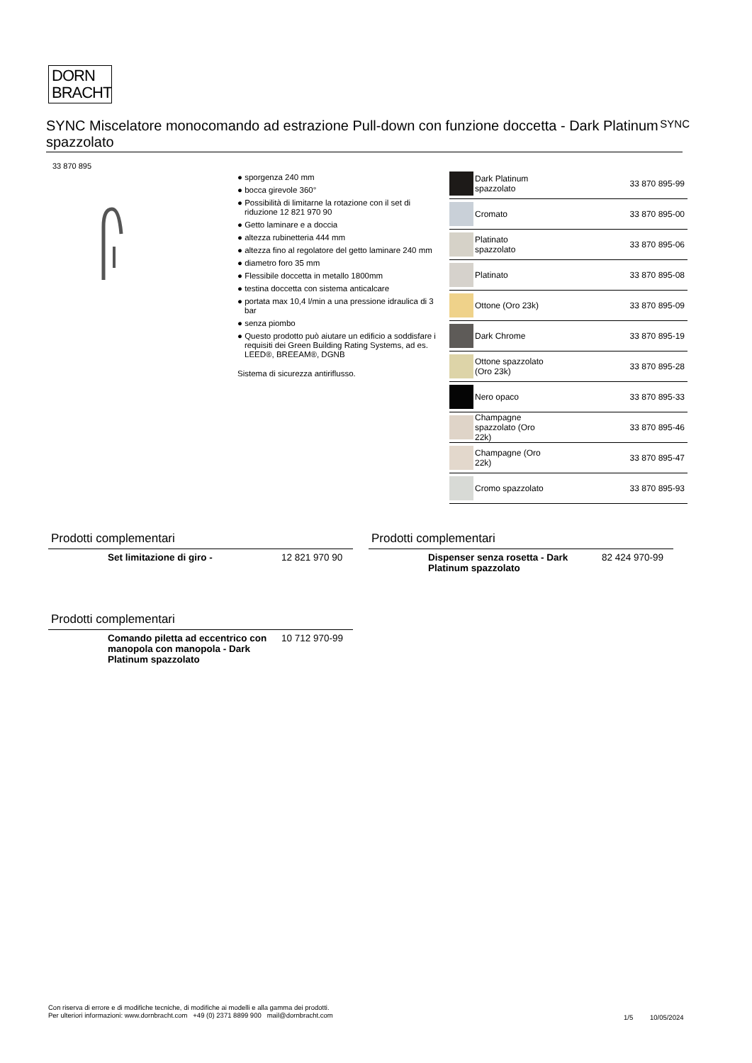DORN
BRACHT
SYNC Miscelatore monocomando ad estrazione Pull-down con funzione doccetta - Dark Platinum spazzolato
SYNC
33 870 895
● sporgenza 240 mm
● bocca girevole 360°
● Possibilità di limitarne la rotazione con il set di riduzione 12 821 970 90
● Getto laminare e a doccia
● altezza rubinetteria 444 mm
● altezza fino al regolatore del getto laminare 240 mm
● diametro foro 35 mm
● Flessibile doccetta in metallo 1800mm
● testina doccetta con sistema anticalcare
● portata max 10,4 l/min a una pressione idraulica di 3 bar
● senza piombo
● Questo prodotto può aiutare un edificio a soddisfare i requisiti dei Green Building Rating Systems, ad es. LEED®, BREEAM®, DGNB
Sistema di sicurezza antiriflusso.
| | Dark Platinum spazzolato | 33 870 895-99 |
| | Cromato | 33 870 895-00 |
| | Platinato spazzolato | 33 870 895-06 |
| | Platinato | 33 870 895-08 |
| | Ottone (Oro 23k) | 33 870 895-09 |
| | Dark Chrome | 33 870 895-19 |
| | Ottone spazzolato (Oro 23k) | 33 870 895-28 |
| | Nero opaco | 33 870 895-33 |
| | Champagne spazzolato (Oro 22k) | 33 870 895-46 |
| | Champagne (Oro 22k) | 33 870 895-47 |
| | Cromo spazzolato | 33 870 895-93 |
Prodotti complementari
Set limitazione di giro - 12 821 970 90
Prodotti complementari
Dispenser senza rosetta - Dark Platinum spazzolato 82 424 970-99
Prodotti complementari
Comando piletta ad eccentrico con manopola con manopola - Dark Platinum spazzolato 10 712 970-99
Con riserva di errore e di modifiche tecniche, di modifiche ai modelli e alla gamma dei prodotti.
Per ulteriori informazioni: www.dornbracht.com +49 (0) 2371 8899 900 mail@dornbracht.com
1/5 10/05/2024